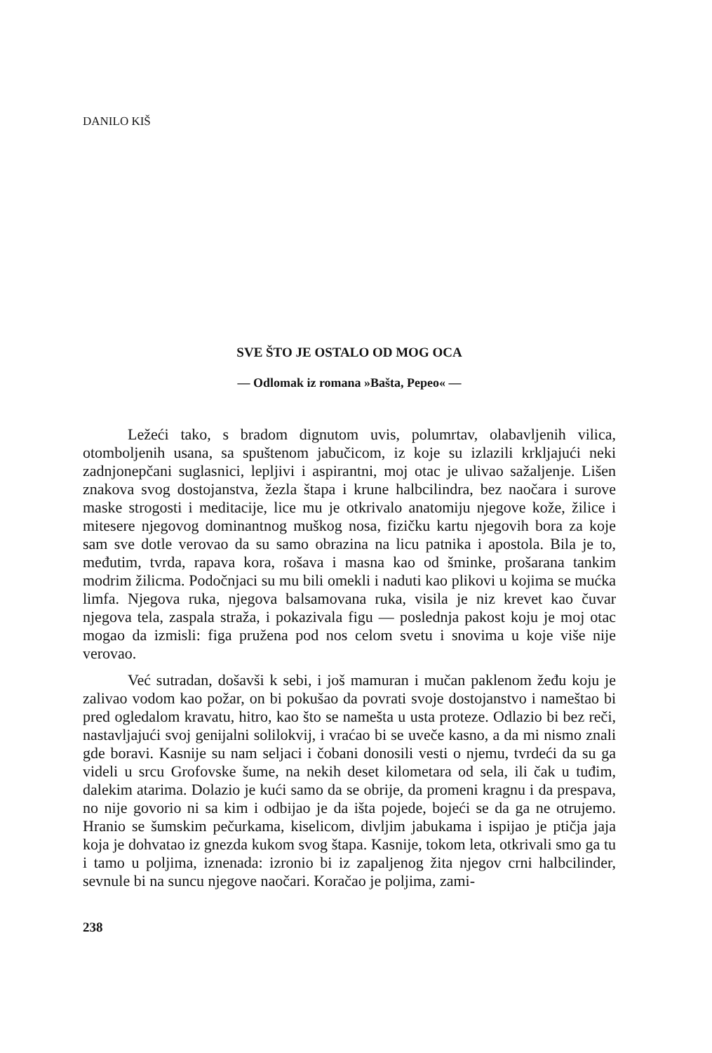DANILO KIŠ
SVE ŠTO JE OSTALO OD MOG OCA
— Odlomak iz romana »Bašta, Pepeo« —
Ležeći tako, s bradom dignutom uvis, polumrtav, olabavljenih vilica, otomboljenih usana, sa spuštenom jabučicom, iz koje su izlazili krkljajući neki zadnjonepčani suglasnici, lepljivi i aspirantni, moj otac je ulivao sažaljenje. Lišen znakova svog dostojanstva, žezla štapa i krune halbcilindra, bez naočara i surove maske strogosti i meditacije, lice mu je otkrivalo anatomiju njegove kože, žilice i mitesere njegovog dominantnog muškog nosa, fizičku kartu njegovih bora za koje sam sve dotle verovao da su samo obrazina na licu patnika i apostola. Bila je to, međutim, tvrda, rapava kora, rošava i masna kao od šminke, prošarana tankim modrim žilicma. Podočnjaci su mu bili omekli i naduti kao plikovi u kojima se mućka limfa. Njegova ruka, njegova balsamovana ruka, visila je niz krevet kao čuvar njegova tela, zaspala straža, i pokazivala figu — poslednja pakost koju je moj otac mogao da izmisli: figa pružena pod nos celom svetu i snovima u koje više nije verovao.
Već sutradan, došavši k sebi, i još mamuran i mučan paklenom žeđu koju je zalivao vodom kao požar, on bi pokušao da povrati svoje dostojanstvo i nameštao bi pred ogledalom kravatu, hitro, kao što se namešta u usta proteze. Odlazio bi bez reči, nastavljajući svoj genijalni solilokvij, i vraćao bi se uveče kasno, a da mi nismo znali gde boravi. Kasnije su nam seljaci i čobani donosili vesti o njemu, tvrdeći da su ga videli u srcu Grofovske šume, na nekih deset kilometara od sela, ili čak u tuđim, dalekim atarima. Dolazio je kući samo da se obrije, da promeni kragnu i da prespava, no nije govorio ni sa kim i odbijao je da išta pojede, bojeći se da ga ne otrujemo. Hranio se šumskim pečurkama, kiselicom, divljim jabukama i ispijao je ptičja jaja koja je dohvatao iz gnezda kukom svog štapa. Kasnije, tokom leta, otkrivali smo ga tu i tamo u poljima, iznenada: izronio bi iz zapaljenog žita njegov crni halbcilinder, sevnule bi na suncu njegove naočari. Koračao je poljima, zami-
238